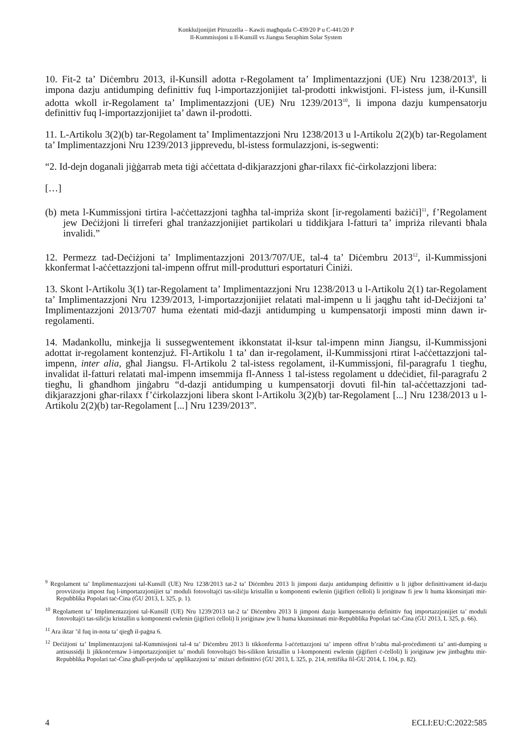Konklużjonijiet Pitruzzella – Kawżi magħquda C-439/20 P u C-441/20 P
Il-Kummissjoni u Il-Kunsill vs Jiangsu Seraphim Solar System
10. Fit-2 ta’ Diċembru 2013, il-Kunsill adotta r-Regolament ta’ Implimentazzjoni (UE) Nru 1238/2013<sup>9</sup>, li impona dazju antidumping definittiv fuq l-importazzjonijiet tal-prodotti inkwistjoni. Fl-istess jum, il-Kunsill adotta wkoll ir-Regolament ta’ Implimentazzjoni (UE) Nru 1239/2013<sup>10</sup>, li impona dazju kumpensatorju definittiv fuq l-importazzjonijiet ta’ dawn il-prodotti.
11. L-Artikolu 3(2)(b) tar-Regolament ta’ Implimentazzjoni Nru 1238/2013 u l-Artikolu 2(2)(b) tar-Regolament ta’ Implimentazzjoni Nru 1239/2013 jipprevedu, bl-istess formulazzjoni, is-segwenti:
“2. Id-dejn doganali jiġġarrab meta tiġi aċċettata d-dikjarazzjoni għar-rilaxx fiċ-ċirkolazzjoni libera:
[…]
(b) meta l-Kummissjoni tirtira l-aċċettazzjoni tagħha tal-impriża skont [ir-regolamenti bażiċi]<sup>11</sup>, f’Regolament jew Deċiżjoni li tirreferi għal tranżazzjonijiet partikolari u tiddikjara l-fatturi ta’ impriża rilevanti bħala invalidi.”
12. Permezz tad-Deċiżjoni ta’ Implimentazzjoni 2013/707/UE, tal-4 ta’ Diċembru 2013<sup>12</sup>, il-Kummissjoni kkonfermat l-aċċettazzjoni tal-impenn offrut mill-produtturi esportaturi Ċiniżi.
13. Skont l-Artikolu 3(1) tar-Regolament ta’ Implimentazzjoni Nru 1238/2013 u l-Artikolu 2(1) tar-Regolament ta’ Implimentazzjoni Nru 1239/2013, l-importazzjonijiet relatati mal-impenn u li jaqgħu taħt id-Deċiżjoni ta’ Implimentazzjoni 2013/707 huma eżentati mid-dazji antidumping u kumpensatorji imposti minn dawn ir-regolamenti.
14. Madankollu, minkejja li sussegwentement ikkonstatat il-ksur tal-impenn minn Jiangsu, il-Kummissjoni adottat ir-regolament kontenzjuż. Fl-Artikolu 1 ta’ dan ir-regolament, il-Kummissjoni rtirat l-aċċettazzjoni tal-impenn, inter alia, għal Jiangsu. Fl-Artikolu 2 tal-istess regolament, il-Kummissjoni, fil-paragrafu 1 tiegħu, invalidat il-fatturi relatati mal-impenn imsemmija fl-Anness 1 tal-istess regolament u ddeċidiet, fil-paragrafu 2 tiegħu, li għandhom jinġabru “d-dazji antidumping u kumpensatorji dovuti fil-ħin tal-aċċettazzjoni tad-dikjarazzjoni għar-rilaxx f’ċirkolazzjoni libera skont l-Artikolu 3(2)(b) tar-Regolament [...] Nru 1238/2013 u l-Artikolu 2(2)(b) tar-Regolament [...] Nru 1239/2013”.
<sup>9</sup> Regolament ta’ Implimentazzjoni tal-Kunsill (UE) Nru 1238/2013 tat-2 ta’ Diċembru 2013 li jimponi dazju antidumping definittiv u li jiġbor definittivament id-dazju provviżorju impost fuq l-importazzjonijiet ta’ moduli fotovoltajċi tas-siliċju kristallin u komponenti ewlenin (jiġifieri ċelloli) li joriġinaw fi jew li huma kkonsinjati mir-Repubblika Popolari taċ-Ċina (ĠU 2013, L 325, p. 1).
<sup>10</sup> Regolament ta’ Implimentazzjoni tal-Kunsill (UE) Nru 1239/2013 tat-2 ta’ Diċembru 2013 li jimponi dazju kumpensatorju definittiv fuq importazzjonijiet ta’ moduli fotovoltajċi tas-siliċju kristallin u komponenti ewlenin (jiġifieri ċelloli) li joriġinaw jew li huma kkunsinnati mir-Repubblika Popolari taċ-Ċina (ĠU 2013, L 325, p. 66).
<sup>11</sup> Ara iktar ’il fuq in-nota ta’ qiegħ il-paġna 6.
<sup>12</sup> Deċiżjoni ta’ Implimentazzjoni tal-Kummissjoni tal-4 ta’ Diċembru 2013 li tikkonferma l-aċċettazzjoni ta’ impenn offrut b’rabta mal-proċedimenti ta’ anti-dumping u antisussidji li jikkonċernaw l-importazzjonijiet ta’ moduli fotovoltajċi bis-silikon kristallin u l-komponenti ewlenin (jiġifieri ċ-ċelloli) li joriġinaw jew jintbagħtu mir-Repubblika Popolari taċ-Ċina għall-perjodu ta’ applikazzjoni ta’ miżuri definittivi (ĠU 2013, L 325, p. 214, rettifika fil-ĠU 2014, L 104, p. 82).
4 ECLI:EU:C:2022:585